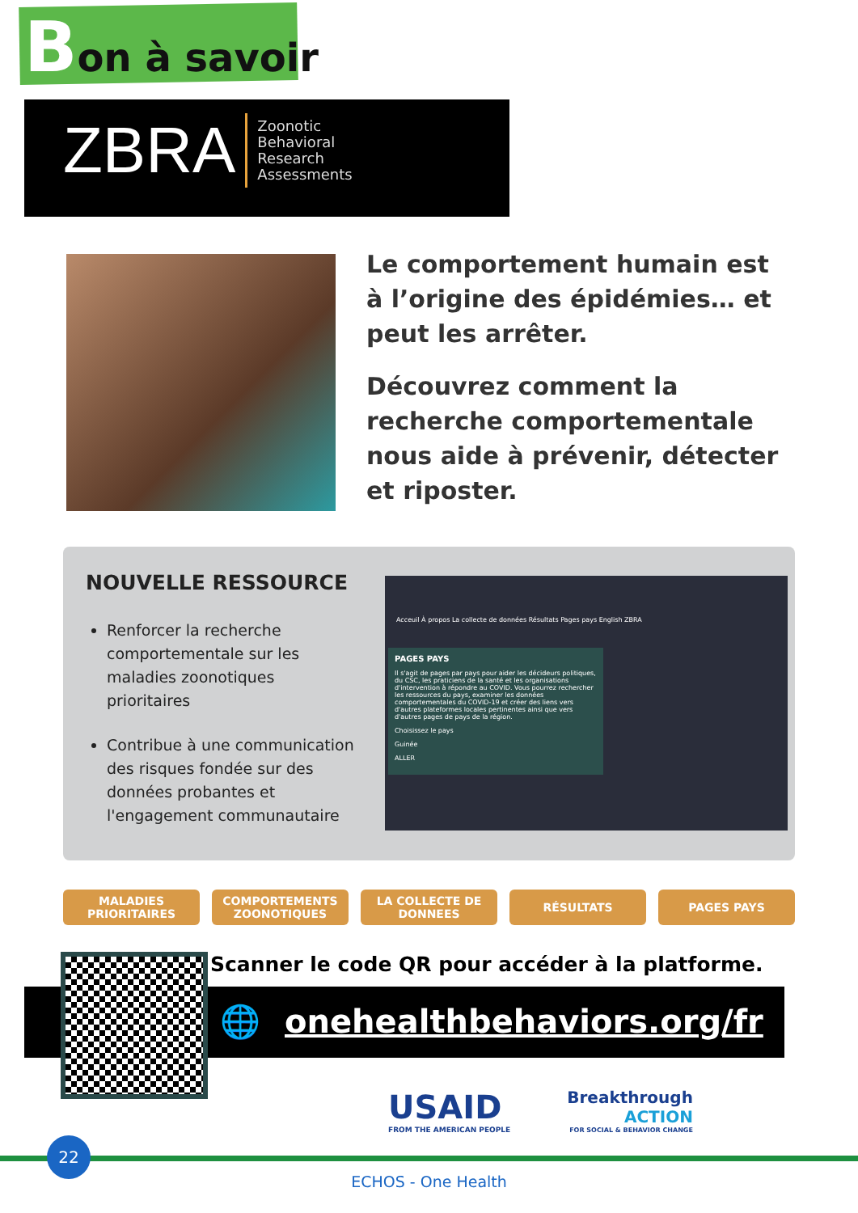Bon à savoir
ZBRA Zoonotic
Behavioral
Research
Assessments
Le comportement humain est à l’origine des épidémies… et peut les arrêter.
Découvrez comment la recherche comportementale nous aide à prévenir, détecter et riposter.
NOUVELLE RESSOURCE
Renforcer la recherche comportementale sur les maladies zoonotiques prioritaires
Contribue à une communication des risques fondée sur des données probantes et l'engagement communautaire
Acceuil À propos La collecte de données Résultats Pages pays English ZBRA
PAGES PAYS
Il s'agit de pages par pays pour aider les décideurs politiques, du CSC, les praticiens de la santé et les organisations d'intervention à répondre au COVID. Vous pourrez rechercher les ressources du pays, examiner les données comportementales du COVID-19 et créer des liens vers d'autres plateformes locales pertinentes ainsi que vers d'autres pages de pays de la région.
Choisissez le pays
Guinée
ALLER
MALADIES
PRIORITAIRES
COMPORTEMENTS
ZOONOTIQUES
LA COLLECTE DE
DONNEES
RÉSULTATS PAGES PAYS
Scanner le code QR pour accéder à la platforme.
🌐 onehealthbehaviors.org/fr
USAID
FROM THE AMERICAN PEOPLE
Breakthrough
ACTION
FOR SOCIAL & BEHAVIOR CHANGE
22
ECHOS - One Health